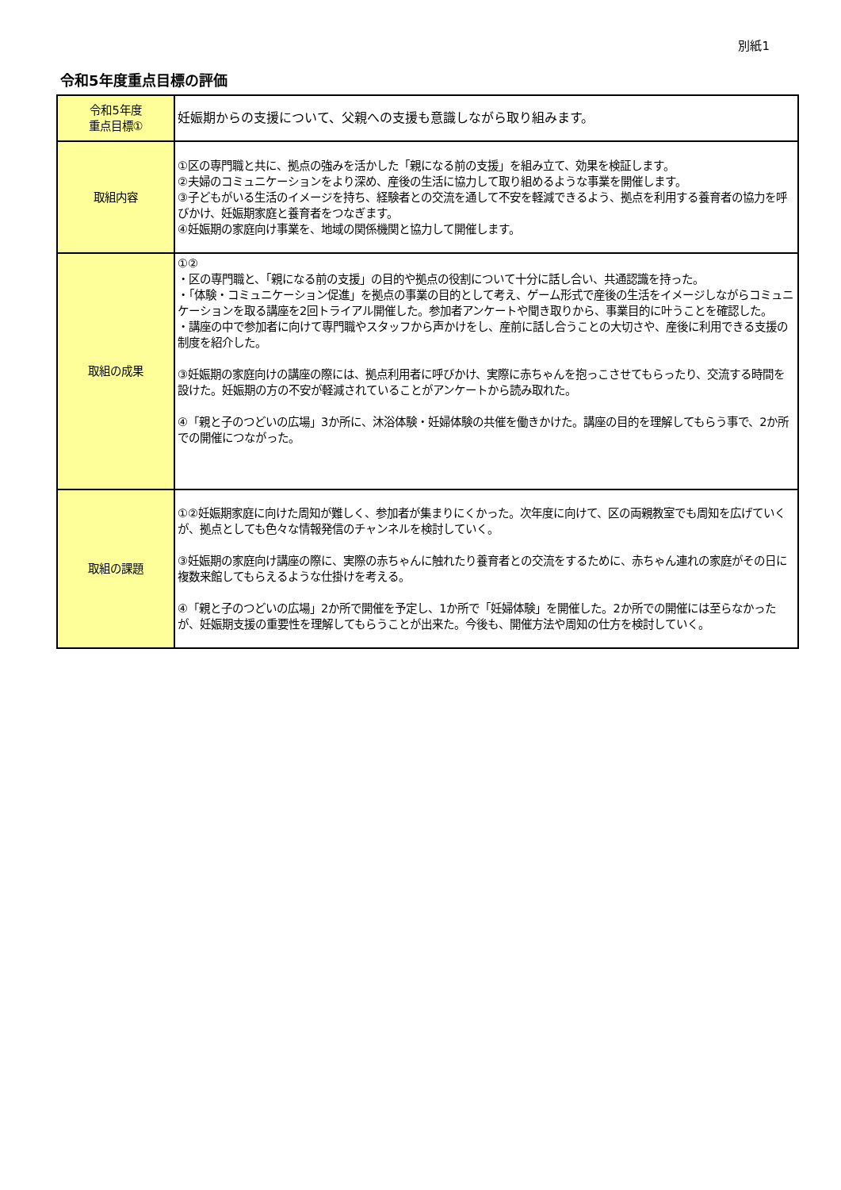別紙1
令和5年度重点目標の評価
| 令和5年度 重点目標① | 妊娠期からの支援について、父親への支援も意識しながら取り組みます。 |
| 取組内容 | ①区の専門職と共に、拠点の強みを活かした「親になる前の支援」を組み立て、効果を検証します。 ②夫婦のコミュニケーションをより深め、産後の生活に協力して取り組めるような事業を開催します。 ③子どもがいる生活のイメージを持ち、経験者との交流を通して不安を軽減できるよう、拠点を利用する養育者の協力を呼びかけ、妊娠期家庭と養育者をつなぎます。 ④妊娠期の家庭向け事業を、地域の関係機関と協力して開催します。 |
| 取組の成果 | ①② ・区の専門職と、「親になる前の支援」の目的や拠点の役割について十分に話し合い、共通認識を持った。 ・「体験・コミュニケーション促進」を拠点の事業の目的として考え、ゲーム形式で産後の生活をイメージしながらコミュニケーションを取る講座を2回トライアル開催した。参加者アンケートや聞き取りから、事業目的に叶うことを確認した。 ・講座の中で参加者に向けて専門職やスタッフから声かけをし、産前に話し合うことの大切さや、産後に利用できる支援の制度を紹介した。 ③妊娠期の家庭向けの講座の際には、拠点利用者に呼びかけ、実際に赤ちゃんを抱っこさせてもらったり、交流する時間を設けた。妊娠期の方の不安が軽減されていることがアンケートから読み取れた。 ④「親と子のつどいの広場」3か所に、沐浴体験・妊婦体験の共催を働きかけた。講座の目的を理解してもらう事で、2か所での開催につながった。 |
| 取組の課題 | ①②妊娠期家庭に向けた周知が難しく、参加者が集まりにくかった。次年度に向けて、区の両親教室でも周知を広げていくが、拠点としても色々な情報発信のチャンネルを検討していく。 ③妊娠期の家庭向け講座の際に、実際の赤ちゃんに触れたり養育者との交流をするために、赤ちゃん連れの家庭がその日に複数来館してもらえるような仕掛けを考える。 ④「親と子のつどいの広場」2か所で開催を予定し、1か所で「妊婦体験」を開催した。2か所での開催には至らなかったが、妊娠期支援の重要性を理解してもらうことが出来た。今後も、開催方法や周知の仕方を検討していく。 |